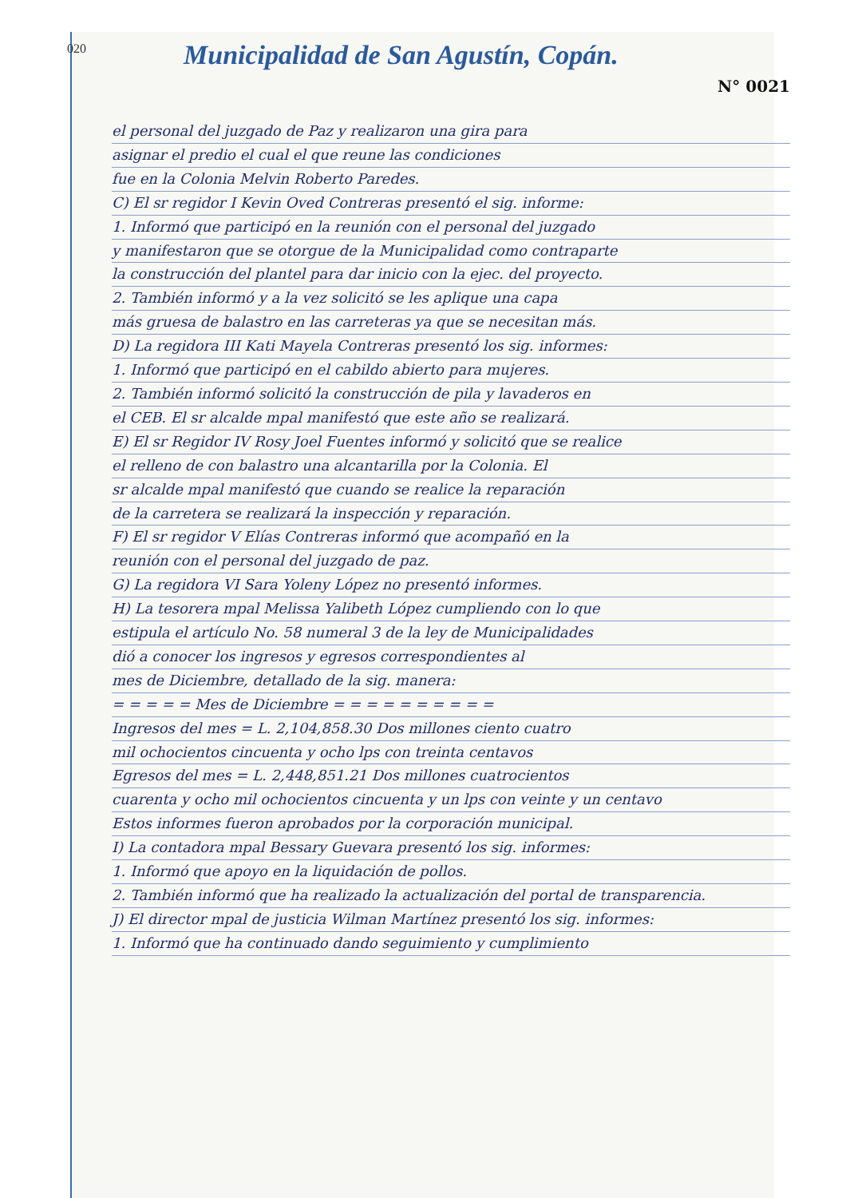020
Municipalidad de San Agustín, Copán.
N° 0021
el personal del juzgado de Paz y realizaron una gira para
asignar el predio el cual el que reune las condiciones
fue en la Colonia Melvin Roberto Paredes.
C) El sr regidor I Kevin Oved Contreras presentó el sig. informe:
1. Informó que participó en la reunión con el personal del juzgado
y manifestaron que se otorgue de la Municipalidad como contraparte
la construcción del plantel para dar inicio con la ejec. del proyecto.
2. También informó y a la vez solicitó se les aplique una capa
más gruesa de balastro en las carreteras ya que se necesitan más.
D) La regidora III Kati Mayela Contreras presentó los sig. informes:
1. Informó que participó en el cabildo abierto para mujeres.
2. También informó solicitó la construcción de pila y lavaderos en
el CEB. El sr alcalde mpal manifestó que este año se realizará.
E) El sr Regidor IV Rosy Joel Fuentes informó y solicitó que se realice
el relleno de con balastro una alcantarilla por la Colonia. El
sr alcalde mpal manifestó que cuando se realice la reparación
de la carretera se realizará la inspección y reparación.
F) El sr regidor V Elías Contreras informó que acompañó en la
reunión con el personal del juzgado de paz.
G) La regidora VI Sara Yoleny López no presentó informes.
H) La tesorera mpal Melissa Yalibeth López cumpliendo con lo que
estipula el artículo No. 58 numeral 3 de la ley de Municipalidades
dió a conocer los ingresos y egresos correspondientes al
mes de Diciembre, detallado de la sig. manera:
= = = = = Mes de Diciembre = = = = = = = = = =
Ingresos del mes = L. 2,104,858.30 Dos millones ciento cuatro
mil ochocientos cincuenta y ocho lps con treinta centavos
Egresos del mes = L. 2,448,851.21 Dos millones cuatrocientos
cuarenta y ocho mil ochocientos cincuenta y un lps con veinte y un centavo
Estos informes fueron aprobados por la corporación municipal.
I) La contadora mpal Bessary Guevara presentó los sig. informes:
1. Informó que apoyo en la liquidación de pollos.
2. También informó que ha realizado la actualización del portal de transparencia.
J) El director mpal de justicia Wilman Martínez presentó los sig. informes:
1. Informó que ha continuado dando seguimiento y cumplimiento